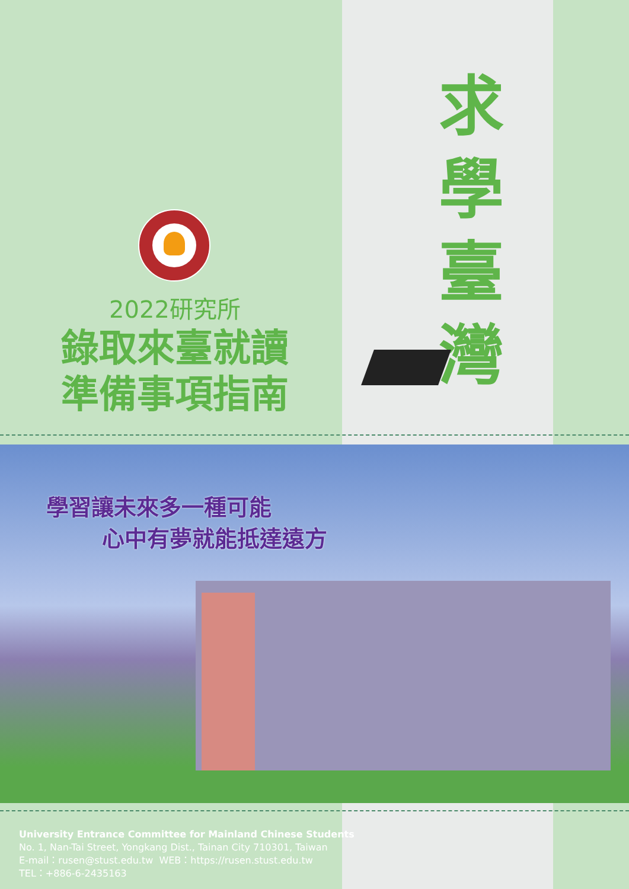2022研究所
錄取來臺就讀
準備事項指南
求
學
臺
灣
學習讓未來多一種可能
心中有夢就能抵達遠方
University Entrance Committee for Mainland Chinese Students
No. 1, Nan-Tai Street, Yongkang Dist., Tainan City 710301, Taiwan
E-mail：rusen@stust.edu.tw WEB：https://rusen.stust.edu.tw
TEL：+886-6-2435163